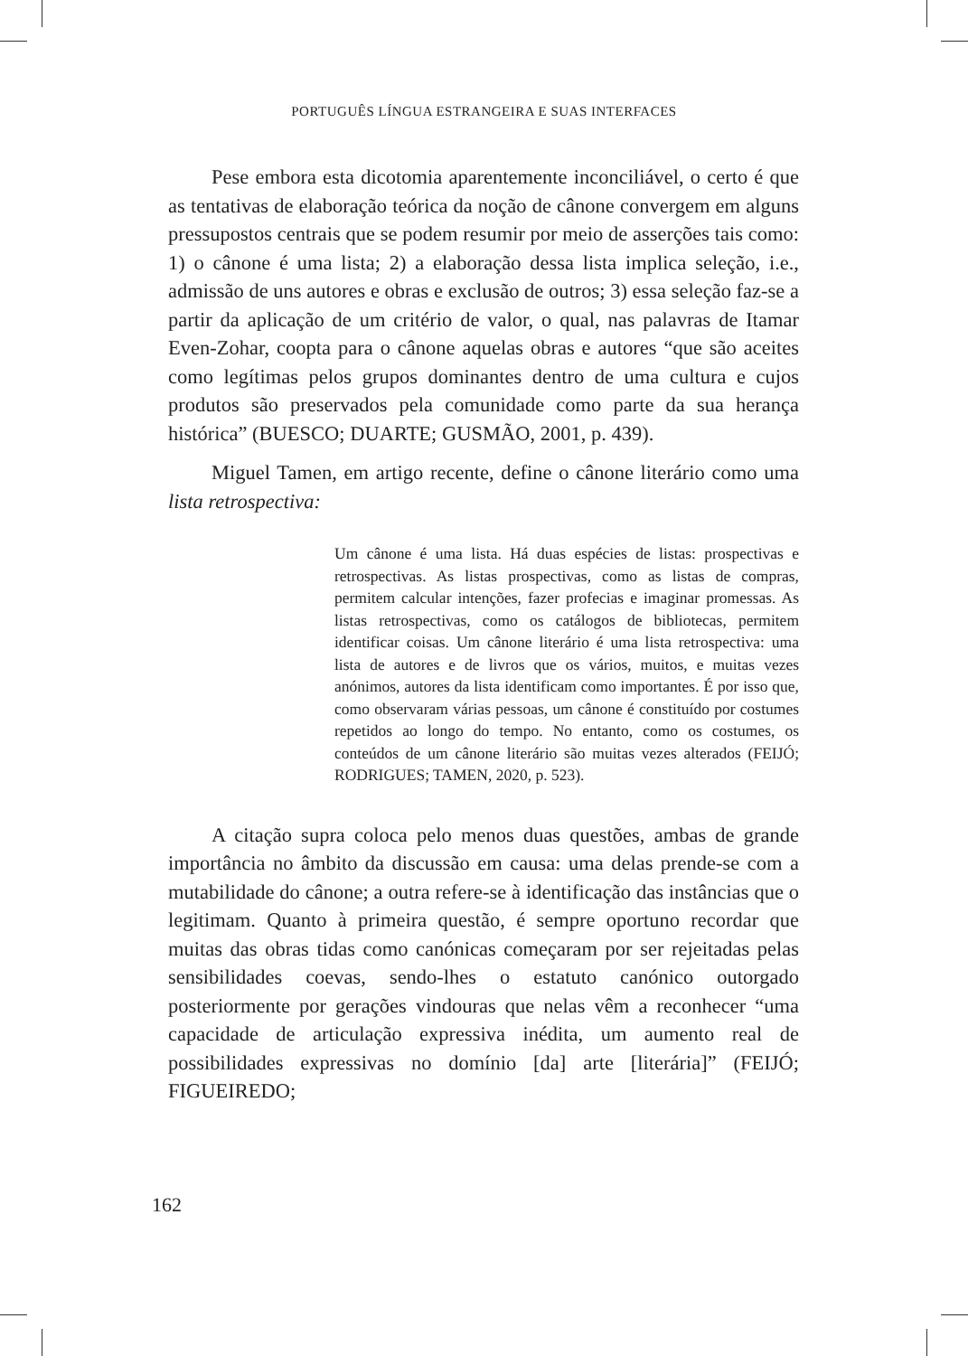PORTUGUÊS LÍNGUA ESTRANGEIRA E SUAS INTERFACES
Pese embora esta dicotomia aparentemente inconciliável, o certo é que as tentativas de elaboração teórica da noção de cânone convergem em alguns pressupostos centrais que se podem resumir por meio de asserções tais como: 1) o cânone é uma lista; 2) a elaboração dessa lista implica seleção, i.e., admissão de uns autores e obras e exclusão de outros; 3) essa seleção faz-se a partir da aplicação de um critério de valor, o qual, nas palavras de Itamar Even-Zohar, coopta para o cânone aquelas obras e autores “que são aceites como legítimas pelos grupos dominantes dentro de uma cultura e cujos produtos são preservados pela comunidade como parte da sua herança histórica” (BUESCO; DUARTE; GUSMÃO, 2001, p. 439).
Miguel Tamen, em artigo recente, define o cânone literário como uma lista retrospectiva:
Um cânone é uma lista. Há duas espécies de listas: prospectivas e retrospectivas. As listas prospectivas, como as listas de compras, permitem calcular intenções, fazer profecias e imaginar promessas. As listas retrospectivas, como os catálogos de bibliotecas, permitem identificar coisas. Um cânone literário é uma lista retrospectiva: uma lista de autores e de livros que os vários, muitos, e muitas vezes anónimos, autores da lista identificam como importantes. É por isso que, como observaram várias pessoas, um cânone é constituído por costumes repetidos ao longo do tempo. No entanto, como os costumes, os conteúdos de um cânone literário são muitas vezes alterados (FEIJÓ; RODRIGUES; TAMEN, 2020, p. 523).
A citação supra coloca pelo menos duas questões, ambas de grande importância no âmbito da discussão em causa: uma delas prende-se com a mutabilidade do cânone; a outra refere-se à identificação das instâncias que o legitimam. Quanto à primeira questão, é sempre oportuno recordar que muitas das obras tidas como canónicas começaram por ser rejeitadas pelas sensibilidades coevas, sendo-lhes o estatuto canónico outorgado posteriormente por gerações vindouras que nelas vêm a reconhecer “uma capacidade de articulação expressiva inédita, um aumento real de possibilidades expressivas no domínio [da] arte [literária]” (FEIJÓ; FIGUEIREDO;
162